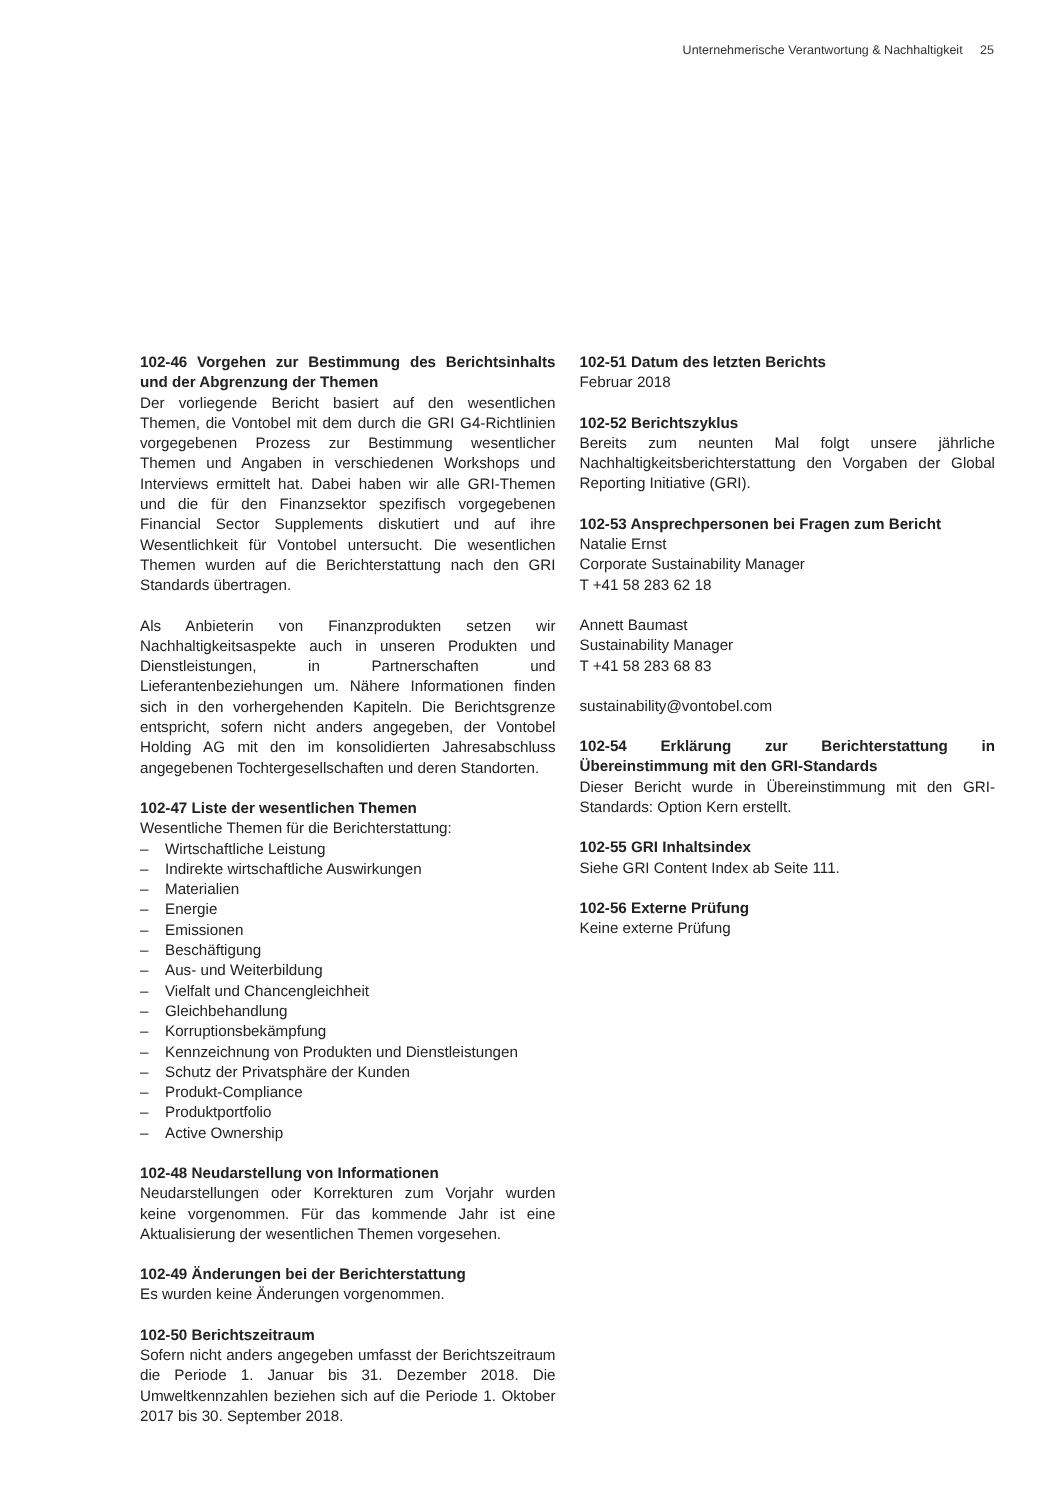Unternehmerische Verantwortung & Nachhaltigkeit 25
102-46 Vorgehen zur Bestimmung des Berichtsinhalts und der Abgrenzung der Themen
Der vorliegende Bericht basiert auf den wesentlichen Themen, die Vontobel mit dem durch die GRI G4-Richtlinien vorgegebenen Prozess zur Bestimmung wesentlicher Themen und Angaben in verschiedenen Workshops und Interviews ermittelt hat. Dabei haben wir alle GRI-Themen und die für den Finanzsektor spezifisch vorgegebenen Financial Sector Supplements diskutiert und auf ihre Wesentlichkeit für Vontobel untersucht. Die wesentlichen Themen wurden auf die Berichterstattung nach den GRI Standards übertragen.
Als Anbieterin von Finanzprodukten setzen wir Nachhaltigkeitsaspekte auch in unseren Produkten und Dienstleistungen, in Partnerschaften und Lieferantenbeziehungen um. Nähere Informationen finden sich in den vorhergehenden Kapiteln. Die Berichtsgrenze entspricht, sofern nicht anders angegeben, der Vontobel Holding AG mit den im konsolidierten Jahresabschluss angegebenen Tochtergesellschaften und deren Standorten.
102-47 Liste der wesentlichen Themen
Wesentliche Themen für die Berichterstattung:
– Wirtschaftliche Leistung
– Indirekte wirtschaftliche Auswirkungen
– Materialien
– Energie
– Emissionen
– Beschäftigung
– Aus- und Weiterbildung
– Vielfalt und Chancengleichheit
– Gleichbehandlung
– Korruptionsbekämpfung
– Kennzeichnung von Produkten und Dienstleistungen
– Schutz der Privatsphäre der Kunden
– Produkt-Compliance
– Produktportfolio
– Active Ownership
102-48 Neudarstellung von Informationen
Neudarstellungen oder Korrekturen zum Vorjahr wurden keine vorgenommen. Für das kommende Jahr ist eine Aktualisierung der wesentlichen Themen vorgesehen.
102-49 Änderungen bei der Berichterstattung
Es wurden keine Änderungen vorgenommen.
102-50 Berichtszeitraum
Sofern nicht anders angegeben umfasst der Berichtszeitraum die Periode 1. Januar bis 31. Dezember 2018. Die Umweltkennzahlen beziehen sich auf die Periode 1. Oktober 2017 bis 30. September 2018.
102-51 Datum des letzten Berichts
Februar 2018
102-52 Berichtszyklus
Bereits zum neunten Mal folgt unsere jährliche Nachhaltigkeitsberichterstattung den Vorgaben der Global Reporting Initiative (GRI).
102-53 Ansprechpersonen bei Fragen zum Bericht
Natalie Ernst
Corporate Sustainability Manager
T +41 58 283 62 18
Annett Baumast
Sustainability Manager
T +41 58 283 68 83
sustainability@vontobel.com
102-54 Erklärung zur Berichterstattung in Übereinstimmung mit den GRI-Standards
Dieser Bericht wurde in Übereinstimmung mit den GRI-Standards: Option Kern erstellt.
102-55 GRI Inhaltsindex
Siehe GRI Content Index ab Seite 111.
102-56 Externe Prüfung
Keine externe Prüfung